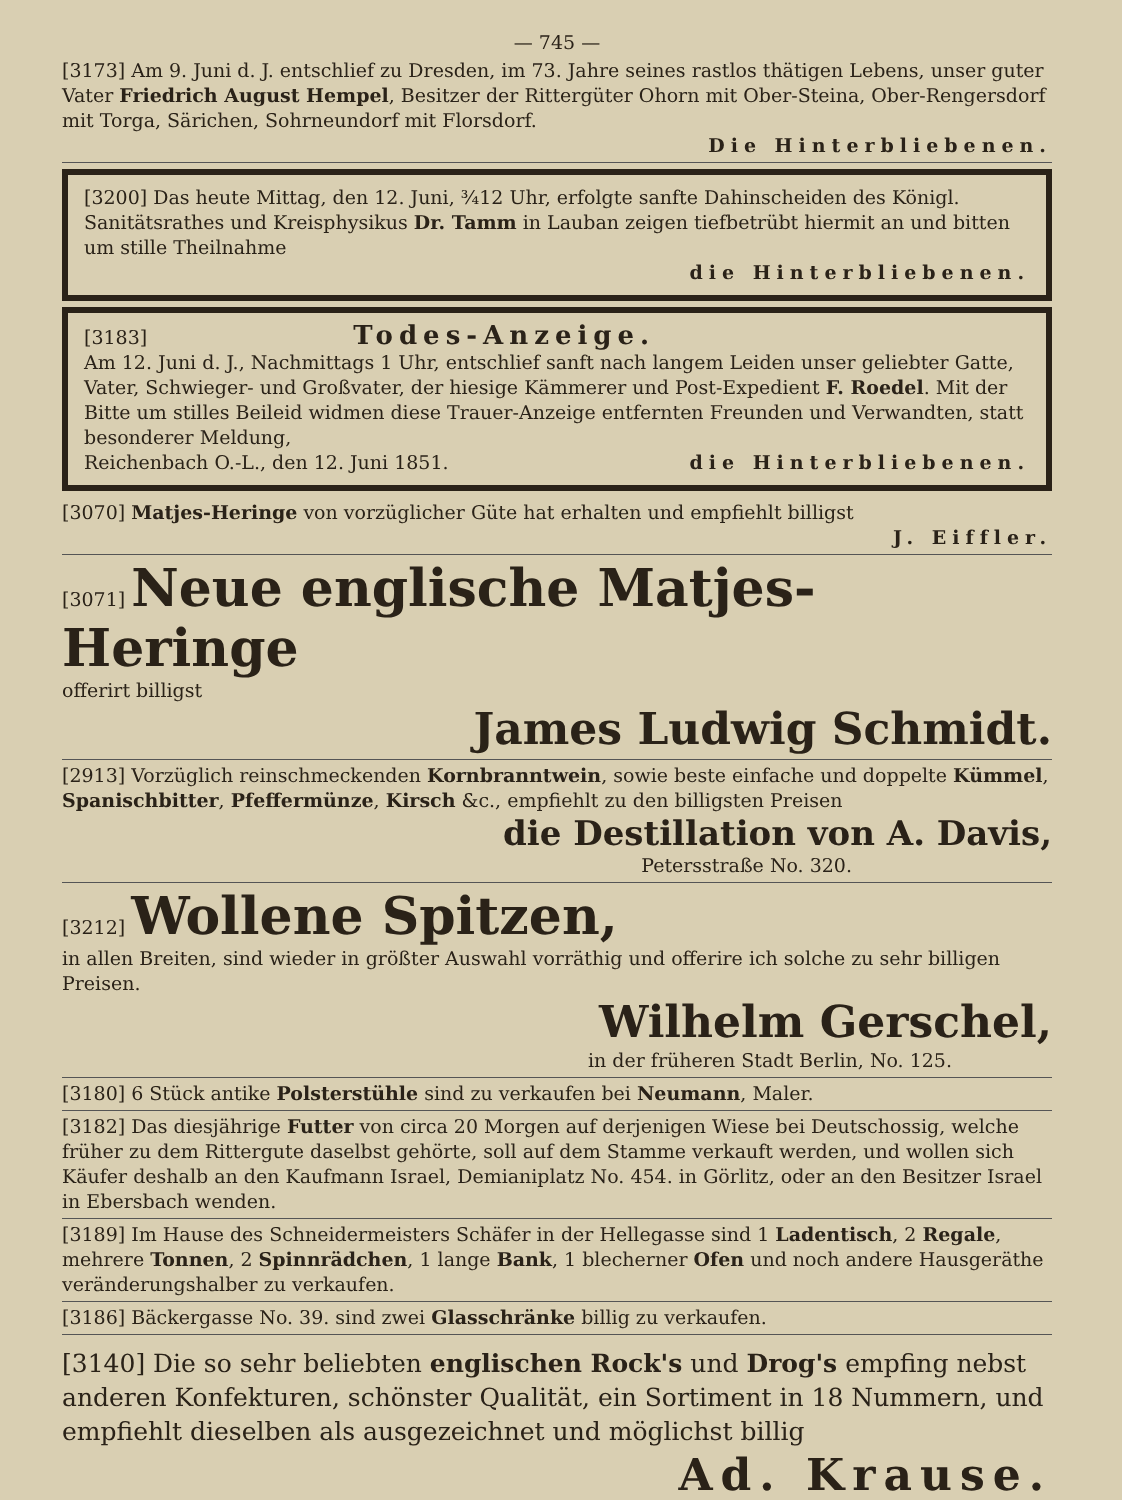— 745 —
[3173] Am 9. Juni d. J. entschlief zu Dresden, im 73. Jahre seines rastlos thätigen Lebens, unser guter Vater Friedrich August Hempel, Besitzer der Rittergüter Ohorn mit Ober-Steina, Ober-Rengersdorf mit Torga, Särichen, Sohrneundorf mit Florsdorf.
Die Hinterbliebenen.
[3200] Das heute Mittag, den 12. Juni, ¾12 Uhr, erfolgte sanfte Dahinscheiden des Königl. Sanitätsrathes und Kreisphysikus Dr. Tamm in Lauban zeigen tiefbetrübt hiermit an und bitten um stille Theilnahme
die Hinterbliebenen.
[3183] Todes-Anzeige.
Am 12. Juni d. J., Nachmittags 1 Uhr, entschlief sanft nach langem Leiden unser geliebter Gatte, Vater, Schwieger- und Großvater, der hiesige Kämmerer und Post-Expedient F. Roedel. Mit der Bitte um stilles Beileid widmen diese Trauer-Anzeige entfernten Freunden und Verwandten, statt besonderer Meldung,
Reichenbach O.-L., den 12. Juni 1851. die Hinterbliebenen.
[3070] Matjes-Heringe von vorzüglicher Güte hat erhalten und empfiehlt billigst
J. Eiffler.
[3071] Neue englische Matjes-Heringe
offerirt billigst
James Ludwig Schmidt.
[2913] Vorzüglich reinschmeckenden Kornbranntwein, sowie beste einfache und doppelte Kümmel, Spanischbitter, Pfeffermünze, Kirsch &c., empfiehlt zu den billigsten Preisen
die Destillation von A. Davis,
Petersstraße No. 320.
[3212] Wollene Spitzen,
in allen Breiten, sind wieder in größter Auswahl vorräthig und offerire ich solche zu sehr billigen Preisen.
Wilhelm Gerschel,
in der früheren Stadt Berlin, No. 125.
[3180] 6 Stück antike Polsterstühle sind zu verkaufen bei Neumann, Maler.
[3182] Das diesjährige Futter von circa 20 Morgen auf derjenigen Wiese bei Deutschossig, welche früher zu dem Rittergute daselbst gehörte, soll auf dem Stamme verkauft werden, und wollen sich Käufer deshalb an den Kaufmann Israel, Demianiplatz No. 454. in Görlitz, oder an den Besitzer Israel in Ebersbach wenden.
[3189] Im Hause des Schneidermeisters Schäfer in der Hellegasse sind 1 Ladentisch, 2 Regale, mehrere Tonnen, 2 Spinnrädchen, 1 lange Bank, 1 blecherner Ofen und noch andere Hausgeräthe veränderungshalber zu verkaufen.
[3186] Bäckergasse No. 39. sind zwei Glasschränke billig zu verkaufen.
[3140] Die so sehr beliebten englischen Rock's und Drog's empfing nebst anderen Konfekturen, schönster Qualität, ein Sortiment in 18 Nummern, und empfiehlt dieselben als ausgezeichnet und möglichst billig
Ad. Krause.